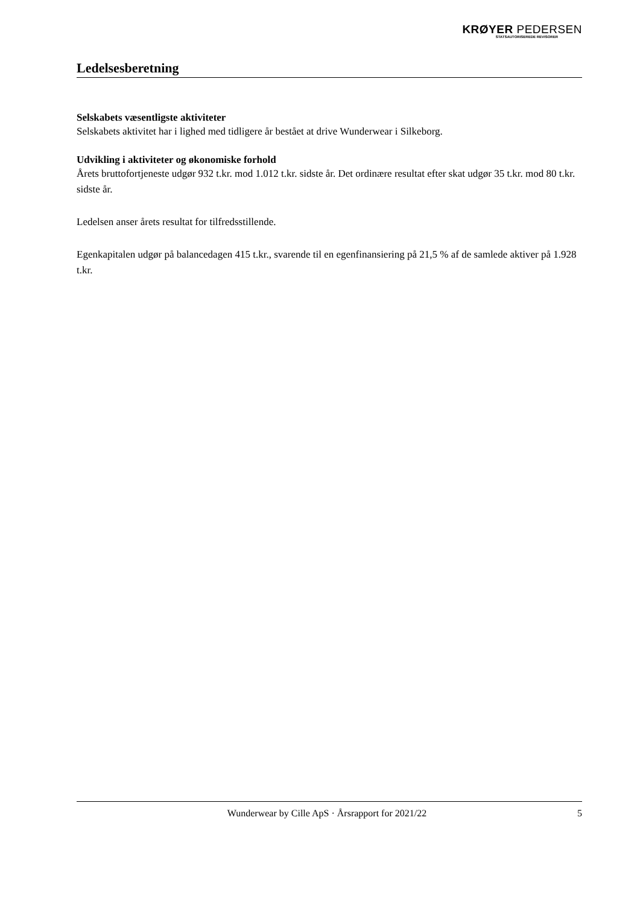KRØYER PEDERSEN
STATSAUTORISEREDE REVISORER
Ledelsesberetning
Selskabets væsentligste aktiviteter
Selskabets aktivitet har i lighed med tidligere år bestået at drive Wunderwear i Silkeborg.
Udvikling i aktiviteter og økonomiske forhold
Årets bruttofortjeneste udgør 932 t.kr. mod 1.012 t.kr. sidste år. Det ordinære resultat efter skat udgør 35 t.kr. mod 80 t.kr. sidste år.
Ledelsen anser årets resultat for tilfredsstillende.
Egenkapitalen udgør på balancedagen 415 t.kr., svarende til en egenfinansiering på 21,5 % af de samlede aktiver på 1.928 t.kr.
Wunderwear by Cille ApS · Årsrapport for 2021/22 5